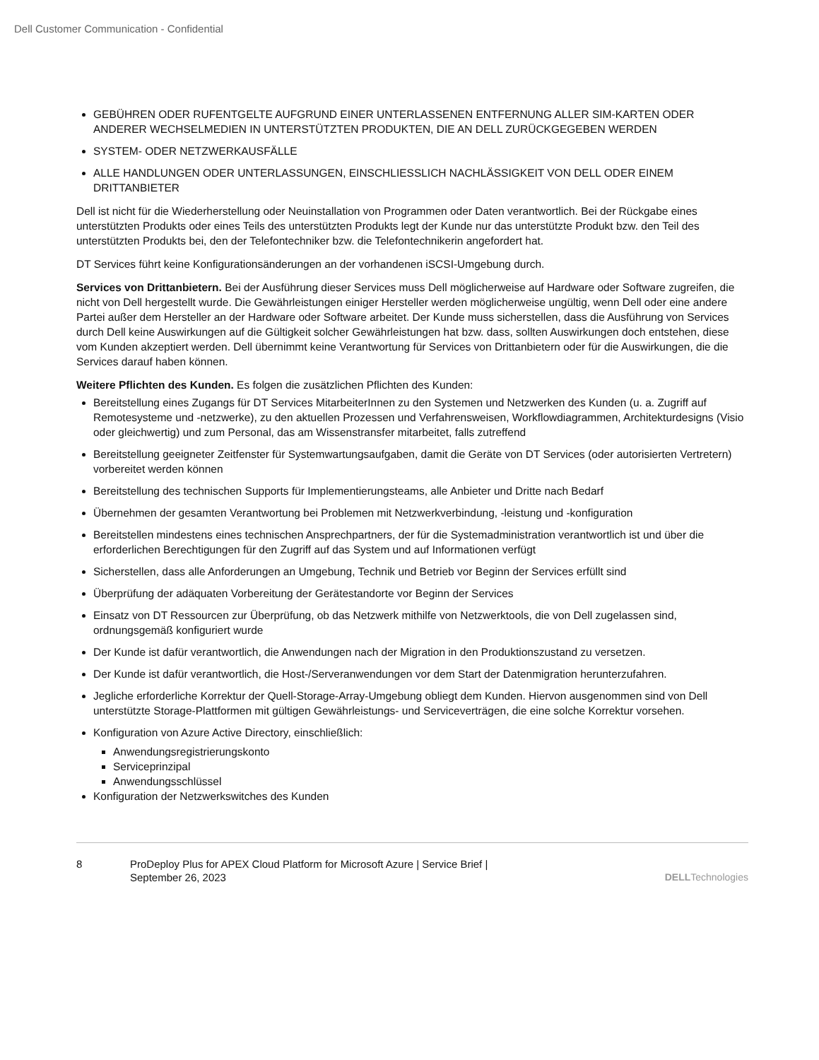Dell Customer Communication - Confidential
GEBÜHREN ODER RUFENTGELTE AUFGRUND EINER UNTERLASSENEN ENTFERNUNG ALLER SIM-KARTEN ODER ANDERER WECHSELMEDIEN IN UNTERSTÜTZTEN PRODUKTEN, DIE AN DELL ZURÜCKGEGEBEN WERDEN
SYSTEM- ODER NETZWERKAUSFÄLLE
ALLE HANDLUNGEN ODER UNTERLASSUNGEN, EINSCHLIESSLICH NACHLÄSSIGKEIT VON DELL ODER EINEM DRITTANBIETER
Dell ist nicht für die Wiederherstellung oder Neuinstallation von Programmen oder Daten verantwortlich. Bei der Rückgabe eines unterstützten Produkts oder eines Teils des unterstützten Produkts legt der Kunde nur das unterstützte Produkt bzw. den Teil des unterstützten Produkts bei, den der Telefontechniker bzw. die Telefontechnikerin angefordert hat.
DT Services führt keine Konfigurationsänderungen an der vorhandenen iSCSI-Umgebung durch.
Services von Drittanbietern. Bei der Ausführung dieser Services muss Dell möglicherweise auf Hardware oder Software zugreifen, die nicht von Dell hergestellt wurde. Die Gewährleistungen einiger Hersteller werden möglicherweise ungültig, wenn Dell oder eine andere Partei außer dem Hersteller an der Hardware oder Software arbeitet. Der Kunde muss sicherstellen, dass die Ausführung von Services durch Dell keine Auswirkungen auf die Gültigkeit solcher Gewährleistungen hat bzw. dass, sollten Auswirkungen doch entstehen, diese vom Kunden akzeptiert werden. Dell übernimmt keine Verantwortung für Services von Drittanbietern oder für die Auswirkungen, die die Services darauf haben können.
Weitere Pflichten des Kunden. Es folgen die zusätzlichen Pflichten des Kunden:
Bereitstellung eines Zugangs für DT Services MitarbeiterInnen zu den Systemen und Netzwerken des Kunden (u. a. Zugriff auf Remotesysteme und -netzwerke), zu den aktuellen Prozessen und Verfahrensweisen, Workflowdiagrammen, Architekturdesigns (Visio oder gleichwertig) und zum Personal, das am Wissenstransfer mitarbeitet, falls zutreffend
Bereitstellung geeigneter Zeitfenster für Systemwartungsaufgaben, damit die Geräte von DT Services (oder autorisierten Vertretern) vorbereitet werden können
Bereitstellung des technischen Supports für Implementierungsteams, alle Anbieter und Dritte nach Bedarf
Übernehmen der gesamten Verantwortung bei Problemen mit Netzwerkverbindung, -leistung und -konfiguration
Bereitstellen mindestens eines technischen Ansprechpartners, der für die Systemadministration verantwortlich ist und über die erforderlichen Berechtigungen für den Zugriff auf das System und auf Informationen verfügt
Sicherstellen, dass alle Anforderungen an Umgebung, Technik und Betrieb vor Beginn der Services erfüllt sind
Überprüfung der adäquaten Vorbereitung der Gerätestandorte vor Beginn der Services
Einsatz von DT Ressourcen zur Überprüfung, ob das Netzwerk mithilfe von Netzwerktools, die von Dell zugelassen sind, ordnungsgemäß konfiguriert wurde
Der Kunde ist dafür verantwortlich, die Anwendungen nach der Migration in den Produktionszustand zu versetzen.
Der Kunde ist dafür verantwortlich, die Host-/Serveranwendungen vor dem Start der Datenmigration herunterzufahren.
Jegliche erforderliche Korrektur der Quell-Storage-Array-Umgebung obliegt dem Kunden. Hiervon ausgenommen sind von Dell unterstützte Storage-Plattformen mit gültigen Gewährleistungs- und Serviceverträgen, die eine solche Korrektur vorsehen.
Konfiguration von Azure Active Directory, einschließlich:
Anwendungsregistrierungskonto
Serviceprinzipal
Anwendungsschlüssel
Konfiguration der Netzwerkswitches des Kunden
8 ProDeploy Plus for APEX Cloud Platform for Microsoft Azure | Service Brief |
September 26, 2023
DELLTechnologies